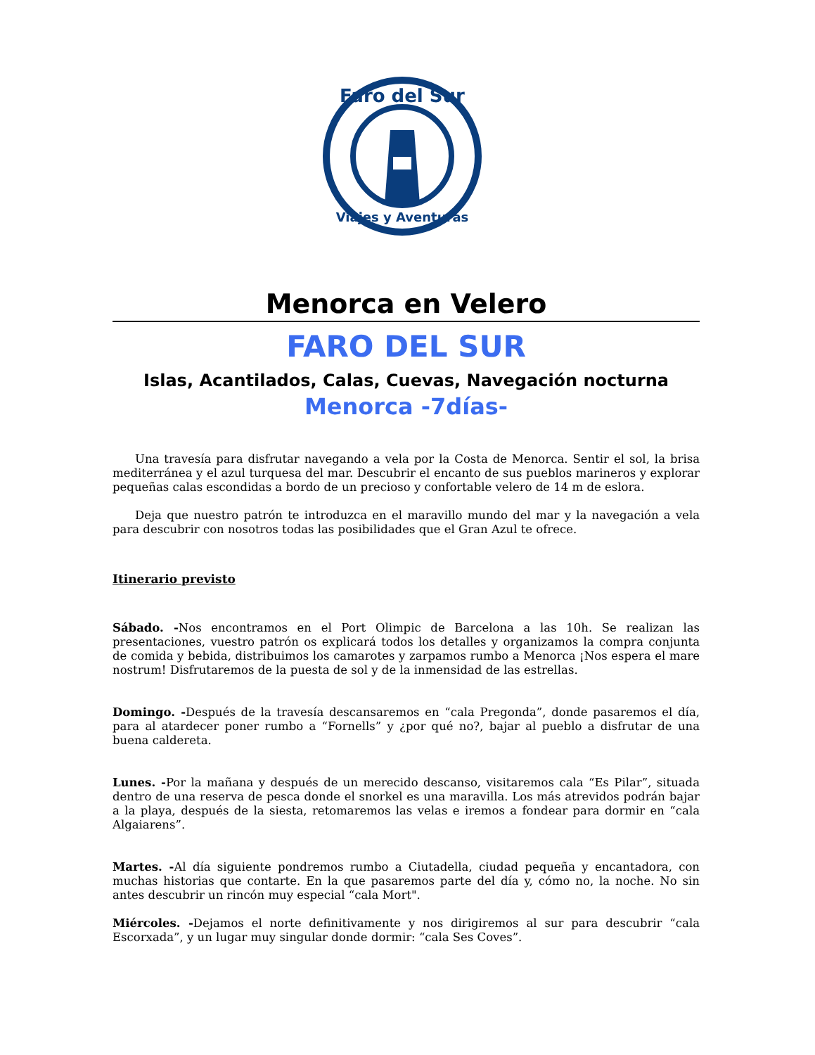Faro del Sur
Viajes y Aventuras
Menorca en Velero
FARO DEL SUR
Islas, Acantilados, Calas, Cuevas, Navegación nocturna
Menorca -7días-
Una travesía para disfrutar navegando a vela por la Costa de Menorca. Sentir el sol, la brisa mediterránea y el azul turquesa del mar. Descubrir el encanto de sus pueblos marineros y explorar pequeñas calas escondidas a bordo de un precioso y confortable velero de 14 m de eslora.
Deja que nuestro patrón te introduzca en el maravillo mundo del mar y la navegación a vela para descubrir con nosotros todas las posibilidades que el Gran Azul te ofrece.
Itinerario previsto
Sábado. -Nos encontramos en el Port Olimpic de Barcelona a las 10h. Se realizan las presentaciones, vuestro patrón os explicará todos los detalles y organizamos la compra conjunta de comida y bebida, distribuimos los camarotes y zarpamos rumbo a Menorca ¡Nos espera el mare nostrum! Disfrutaremos de la puesta de sol y de la inmensidad de las estrellas.
Domingo. -Después de la travesía descansaremos en “cala Pregonda”, donde pasaremos el día, para al atardecer poner rumbo a “Fornells” y ¿por qué no?, bajar al pueblo a disfrutar de una buena caldereta.
Lunes. -Por la mañana y después de un merecido descanso, visitaremos cala “Es Pilar”, situada dentro de una reserva de pesca donde el snorkel es una maravilla. Los más atrevidos podrán bajar a la playa, después de la siesta, retomaremos las velas e iremos a fondear para dormir en “cala Algaiarens”.
Martes. -Al día siguiente pondremos rumbo a Ciutadella, ciudad pequeña y encantadora, con muchas historias que contarte. En la que pasaremos parte del día y, cómo no, la noche. No sin antes descubrir un rincón muy especial “cala Mort".
Miércoles. -Dejamos el norte definitivamente y nos dirigiremos al sur para descubrir “cala Escorxada”, y un lugar muy singular donde dormir: “cala Ses Coves”.